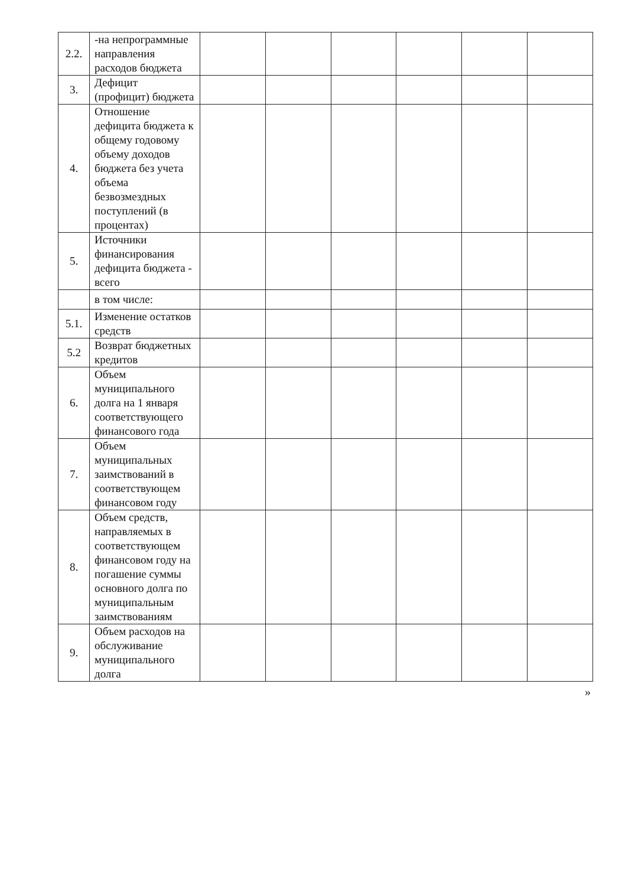| 2.2. | -на непрограммные направления расходов бюджета | | | | | | |
| 3. | Дефицит (профицит) бюджета | | | | | | |
| 4. | Отношение дефицита бюджета к общему годовому объему доходов бюджета без учета объема безвозмездных поступлений (в процентах) | | | | | | |
| 5. | Источники финансирования дефицита бюджета - всего | | | | | | |
| | в том числе: | | | | | | |
| 5.1. | Изменение остатков средств | | | | | | |
| 5.2 | Возврат бюджетных кредитов | | | | | | |
| 6. | Объем муниципального долга на 1 января соответствующего финансового года | | | | | | |
| 7. | Объем муниципальных заимствований в соответствующем финансовом году | | | | | | |
| 8. | Объем средств, направляемых в соответствующем финансовом году на погашение суммы основного долга по муниципальным заимствованиям | | | | | | |
| 9. | Объем расходов на обслуживание муниципального долга | | | | | | |
»